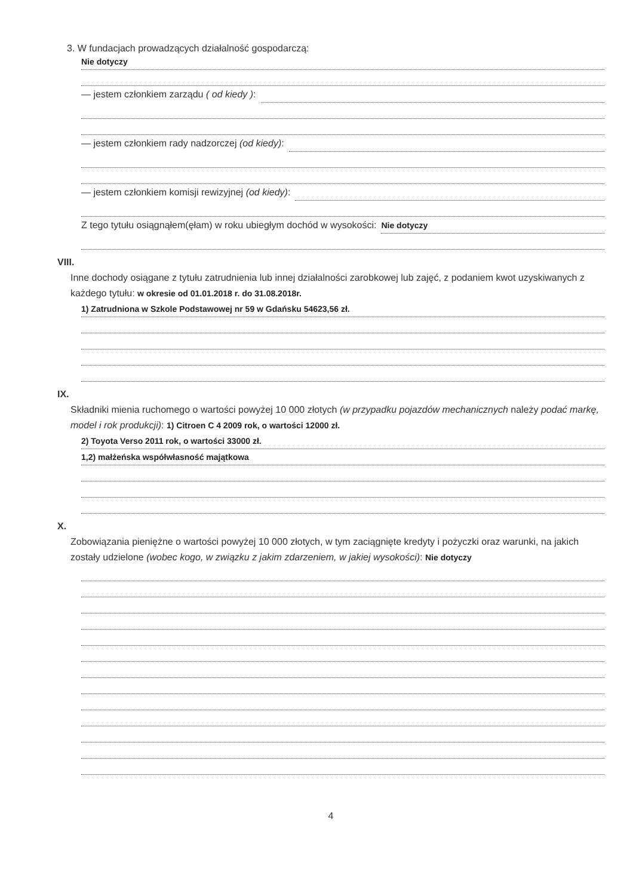3. W fundacjach prowadzących działalność gospodarczą:
Nie dotyczy
— jestem członkiem zarządu ( od kiedy ):
— jestem członkiem rady nadzorczej (od kiedy):
— jestem członkiem komisji rewizyjnej (od kiedy):
Z tego tytułu osiągnąłem(ęłam) w roku ubiegłym dochód w wysokości: Nie dotyczy
VIII.
Inne dochody osiągane z tytułu zatrudnienia lub innej działalności zarobkowej lub zajęć, z podaniem kwot uzyskiwanych z każdego tytułu: w okresie od 01.01.2018 r. do 31.08.2018r.
1) Zatrudniona w Szkole Podstawowej nr 59 w Gdańsku 54623,56 zł.
IX.
Składniki mienia ruchomego o wartości powyżej 10 000 złotych (w przypadku pojazdów mechanicznych należy podać markę, model i rok produkcji): 1) Citroen C 4 2009 rok, o wartości 12000 zł.
2) Toyota Verso 2011 rok, o wartości 33000 zł.
1,2) małżeńska współwłasność majątkowa
X.
Zobowiązania pieniężne o wartości powyżej 10 000 złotych, w tym zaciągnięte kredyty i pożyczki oraz warunki, na jakich zostały udzielone (wobec kogo, w związku z jakim zdarzeniem, w jakiej wysokości): Nie dotyczy
4